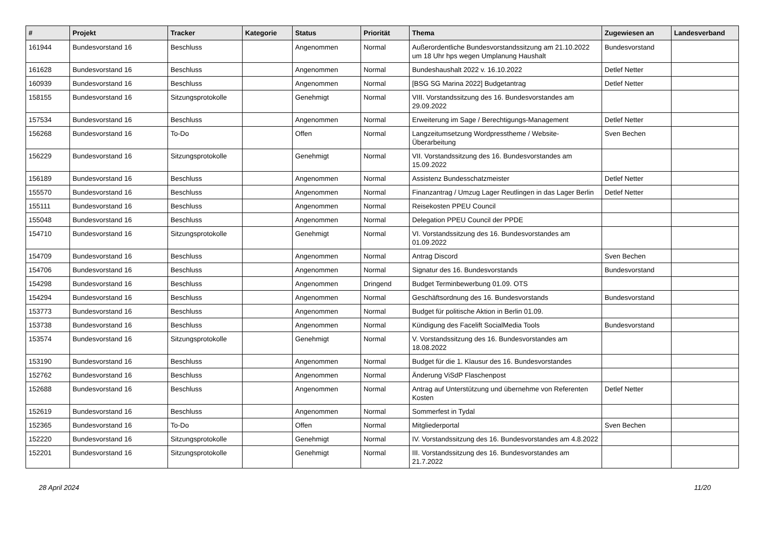| # | Projekt | Tracker | Kategorie | Status | Priorität | Thema | Zugewiesen an | Landesverband |
| --- | --- | --- | --- | --- | --- | --- | --- | --- |
| 161944 | Bundesvorstand 16 | Beschluss | | Angenommen | Normal | Außerordentliche Bundesvorstandssitzung am 21.10.2022 um 18 Uhr hps wegen Umplanung Haushalt | Bundesvorstand | |
| 161628 | Bundesvorstand 16 | Beschluss | | Angenommen | Normal | Bundeshaushalt 2022 v. 16.10.2022 | Detlef Netter | |
| 160939 | Bundesvorstand 16 | Beschluss | | Angenommen | Normal | [BSG SG Marina 2022] Budgetantrag | Detlef Netter | |
| 158155 | Bundesvorstand 16 | Sitzungsprotokolle | | Genehmigt | Normal | VIII. Vorstandssitzung des 16. Bundesvorstandes am 29.09.2022 | | |
| 157534 | Bundesvorstand 16 | Beschluss | | Angenommen | Normal | Erweiterung im Sage / Berechtigungs-Management | Detlef Netter | |
| 156268 | Bundesvorstand 16 | To-Do | | Offen | Normal | Langzeitumsetzung Wordpresstheme / Website-Überarbeitung | Sven Bechen | |
| 156229 | Bundesvorstand 16 | Sitzungsprotokolle | | Genehmigt | Normal | VII. Vorstandssitzung des 16. Bundesvorstandes am 15.09.2022 | | |
| 156189 | Bundesvorstand 16 | Beschluss | | Angenommen | Normal | Assistenz Bundesschatzmeister | Detlef Netter | |
| 155570 | Bundesvorstand 16 | Beschluss | | Angenommen | Normal | Finanzantrag / Umzug Lager Reutlingen in das Lager Berlin | Detlef Netter | |
| 155111 | Bundesvorstand 16 | Beschluss | | Angenommen | Normal | Reisekosten PPEU Council | | |
| 155048 | Bundesvorstand 16 | Beschluss | | Angenommen | Normal | Delegation PPEU Council der PPDE | | |
| 154710 | Bundesvorstand 16 | Sitzungsprotokolle | | Genehmigt | Normal | VI. Vorstandssitzung des 16. Bundesvorstandes am 01.09.2022 | | |
| 154709 | Bundesvorstand 16 | Beschluss | | Angenommen | Normal | Antrag Discord | Sven Bechen | |
| 154706 | Bundesvorstand 16 | Beschluss | | Angenommen | Normal | Signatur des 16. Bundesvorstands | Bundesvorstand | |
| 154298 | Bundesvorstand 16 | Beschluss | | Angenommen | Dringend | Budget Terminbewerbung 01.09. OTS | | |
| 154294 | Bundesvorstand 16 | Beschluss | | Angenommen | Normal | Geschäftsordnung des 16. Bundesvorstands | Bundesvorstand | |
| 153773 | Bundesvorstand 16 | Beschluss | | Angenommen | Normal | Budget für politische Aktion in Berlin 01.09. | | |
| 153738 | Bundesvorstand 16 | Beschluss | | Angenommen | Normal | Kündigung des Facelift SocialMedia Tools | Bundesvorstand | |
| 153574 | Bundesvorstand 16 | Sitzungsprotokolle | | Genehmigt | Normal | V. Vorstandssitzung des 16. Bundesvorstandes am 18.08.2022 | | |
| 153190 | Bundesvorstand 16 | Beschluss | | Angenommen | Normal | Budget für die 1. Klausur des 16. Bundesvorstandes | | |
| 152762 | Bundesvorstand 16 | Beschluss | | Angenommen | Normal | Änderung ViSdP Flaschenpost | | |
| 152688 | Bundesvorstand 16 | Beschluss | | Angenommen | Normal | Antrag auf Unterstützung und übernehme von Referenten Kosten | Detlef Netter | |
| 152619 | Bundesvorstand 16 | Beschluss | | Angenommen | Normal | Sommerfest in Tydal | | |
| 152365 | Bundesvorstand 16 | To-Do | | Offen | Normal | Mitgliederportal | Sven Bechen | |
| 152220 | Bundesvorstand 16 | Sitzungsprotokolle | | Genehmigt | Normal | IV. Vorstandssitzung des 16. Bundesvorstandes am 4.8.2022 | | |
| 152201 | Bundesvorstand 16 | Sitzungsprotokolle | | Genehmigt | Normal | III. Vorstandssitzung des 16. Bundesvorstandes am 21.7.2022 | | |
28 April 2024 11/20